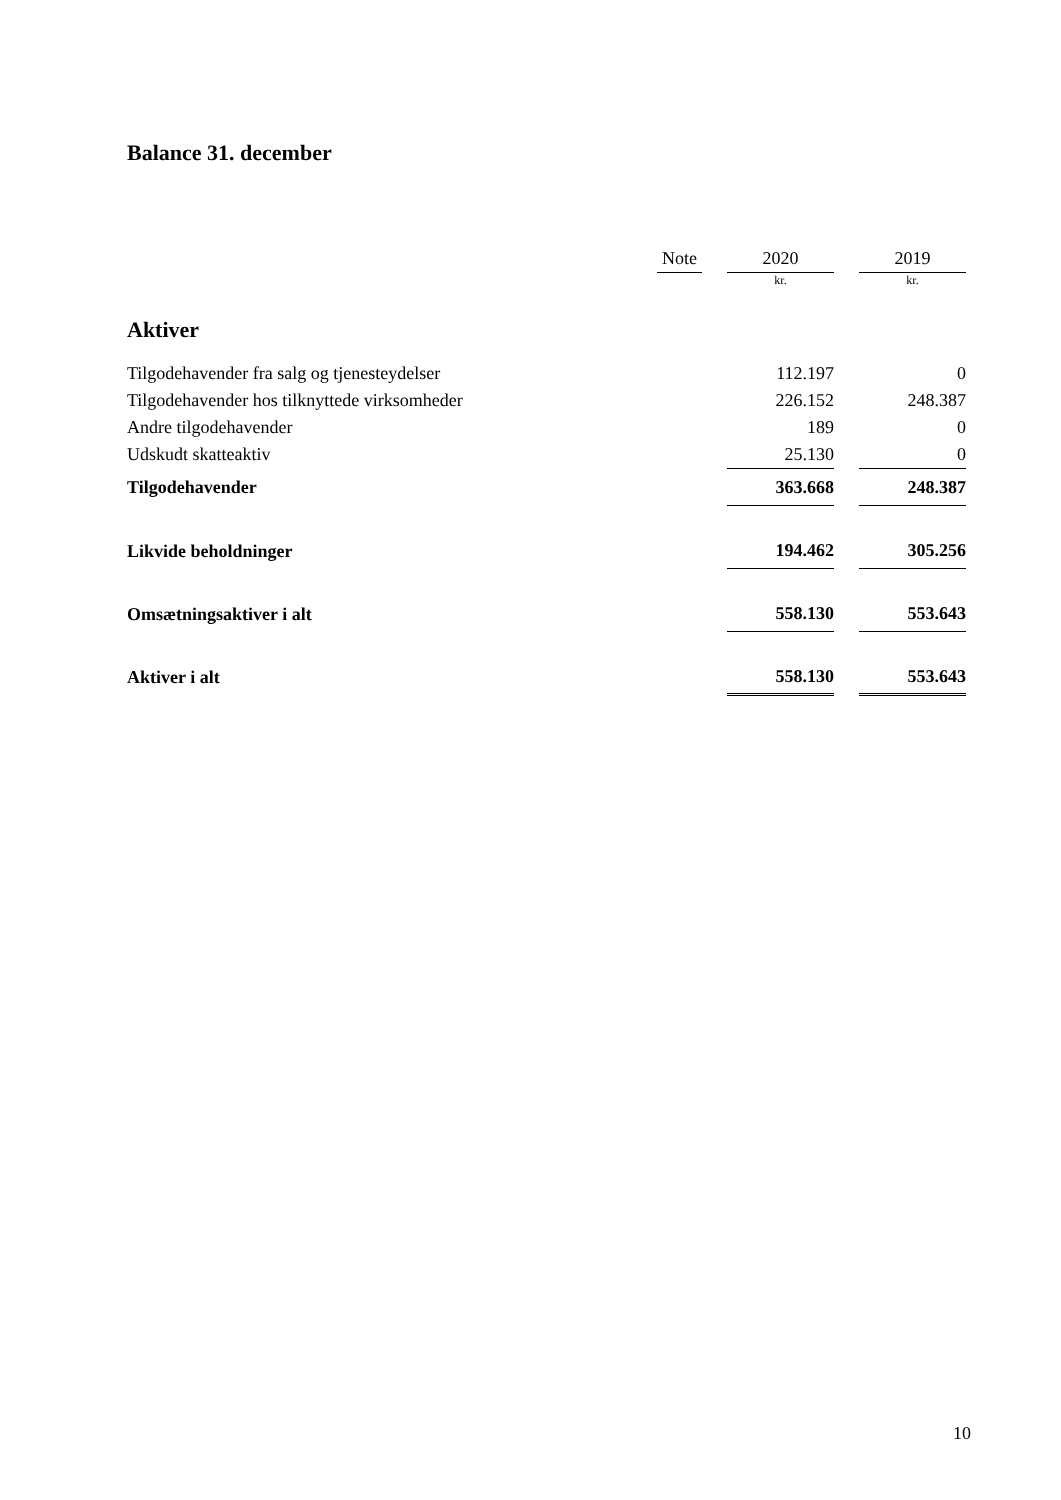Balance 31. december
| | Note | | 2020 | | 2019 |
| --- | --- | --- | --- | --- | --- |
| | | | kr. | | kr. |
| Aktiver | | | | | |
| Tilgodehavender fra salg og tjenesteydelser | | | 112.197 | | 0 |
| Tilgodehavender hos tilknyttede virksomheder | | | 226.152 | | 248.387 |
| Andre tilgodehavender | | | 189 | | 0 |
| Udskudt skatteaktiv | | | 25.130 | | 0 |
| Tilgodehavender | | | 363.668 | | 248.387 |
| Likvide beholdninger | | | 194.462 | | 305.256 |
| Omsætningsaktiver i alt | | | 558.130 | | 553.643 |
| Aktiver i alt | | | 558.130 | | 553.643 |
10